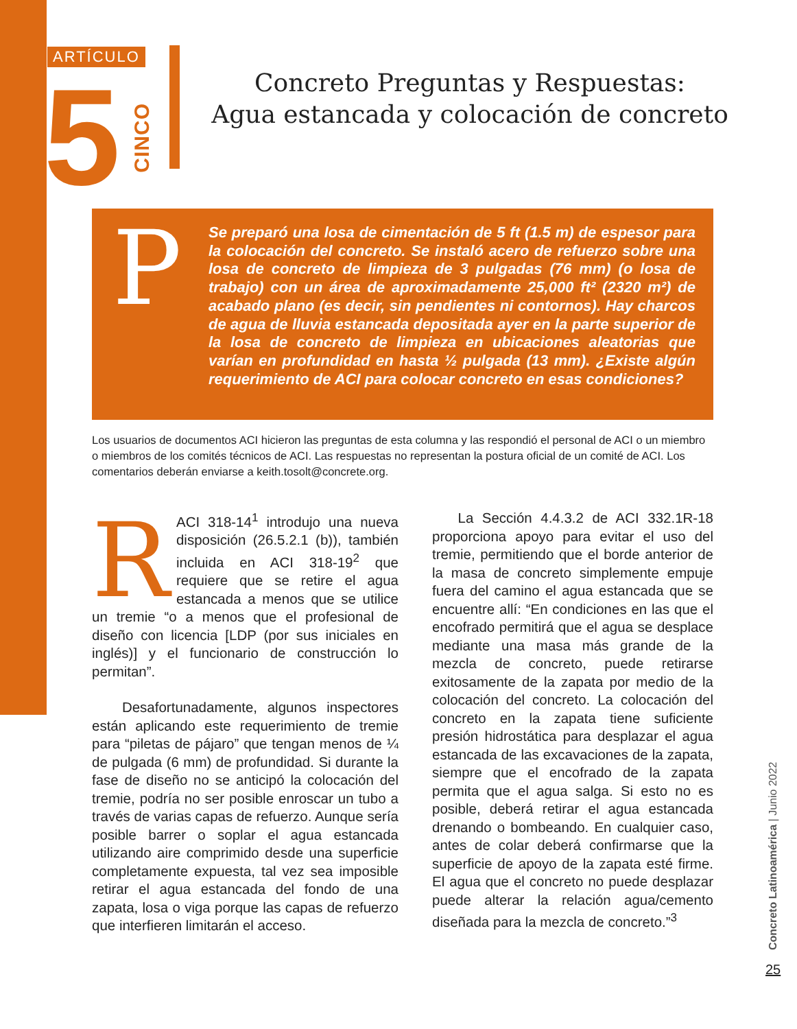ARTÍCULO
5
CINCO
Concreto Preguntas y Respuestas:
Agua estancada y colocación de concreto
P
Se preparó una losa de cimentación de 5 ft (1.5 m) de espesor para la colocación del concreto. Se instaló acero de refuerzo sobre una losa de concreto de limpieza de 3 pulgadas (76 mm) (o losa de trabajo) con un área de aproximadamente 25,000 ft² (2320 m²) de acabado plano (es decir, sin pendientes ni contornos). Hay charcos de agua de lluvia estancada depositada ayer en la parte superior de la losa de concreto de limpieza en ubicaciones aleatorias que varían en profundidad en hasta ½ pulgada (13 mm). ¿Existe algún requerimiento de ACI para colocar concreto en esas condiciones?
Los usuarios de documentos ACI hicieron las preguntas de esta columna y las respondió el personal de ACI o un miembro o miembros de los comités técnicos de ACI. Las respuestas no representan la postura oficial de un comité de ACI. Los comentarios deberán enviarse a keith.tosolt@concrete.org.
RACI 318-14<sup>1</sup> introdujo una nueva disposición (26.5.2.1 (b)), también incluida en ACI 318-19<sup>2</sup> que requiere que se retire el agua estancada a menos que se utilice un tremie “o a menos que el profesional de diseño con licencia [LDP (por sus iniciales en inglés)] y el funcionario de construcción lo permitan”.
Desafortunadamente, algunos inspectores están aplicando este requerimiento de tremie para “piletas de pájaro” que tengan menos de ¼ de pulgada (6 mm) de profundidad. Si durante la fase de diseño no se anticipó la colocación del tremie, podría no ser posible enroscar un tubo a través de varias capas de refuerzo. Aunque sería posible barrer o soplar el agua estancada utilizando aire comprimido desde una superficie completamente expuesta, tal vez sea imposible retirar el agua estancada del fondo de una zapata, losa o viga porque las capas de refuerzo que interfieren limitarán el acceso.
La Sección 4.4.3.2 de ACI 332.1R-18 proporciona apoyo para evitar el uso del tremie, permitiendo que el borde anterior de la masa de concreto simplemente empuje fuera del camino el agua estancada que se encuentre allí: “En condiciones en las que el encofrado permitirá que el agua se desplace mediante una masa más grande de la mezcla de concreto, puede retirarse exitosamente de la zapata por medio de la colocación del concreto. La colocación del concreto en la zapata tiene suficiente presión hidrostática para desplazar el agua estancada de las excavaciones de la zapata, siempre que el encofrado de la zapata permita que el agua salga. Si esto no es posible, deberá retirar el agua estancada drenando o bombeando. En cualquier caso, antes de colar deberá confirmarse que la superficie de apoyo de la zapata esté firme. El agua que el concreto no puede desplazar puede alterar la relación agua/cemento diseñada para la mezcla de concreto.”<sup>3</sup>
Concreto Latinoamérica | Junio 2022
25